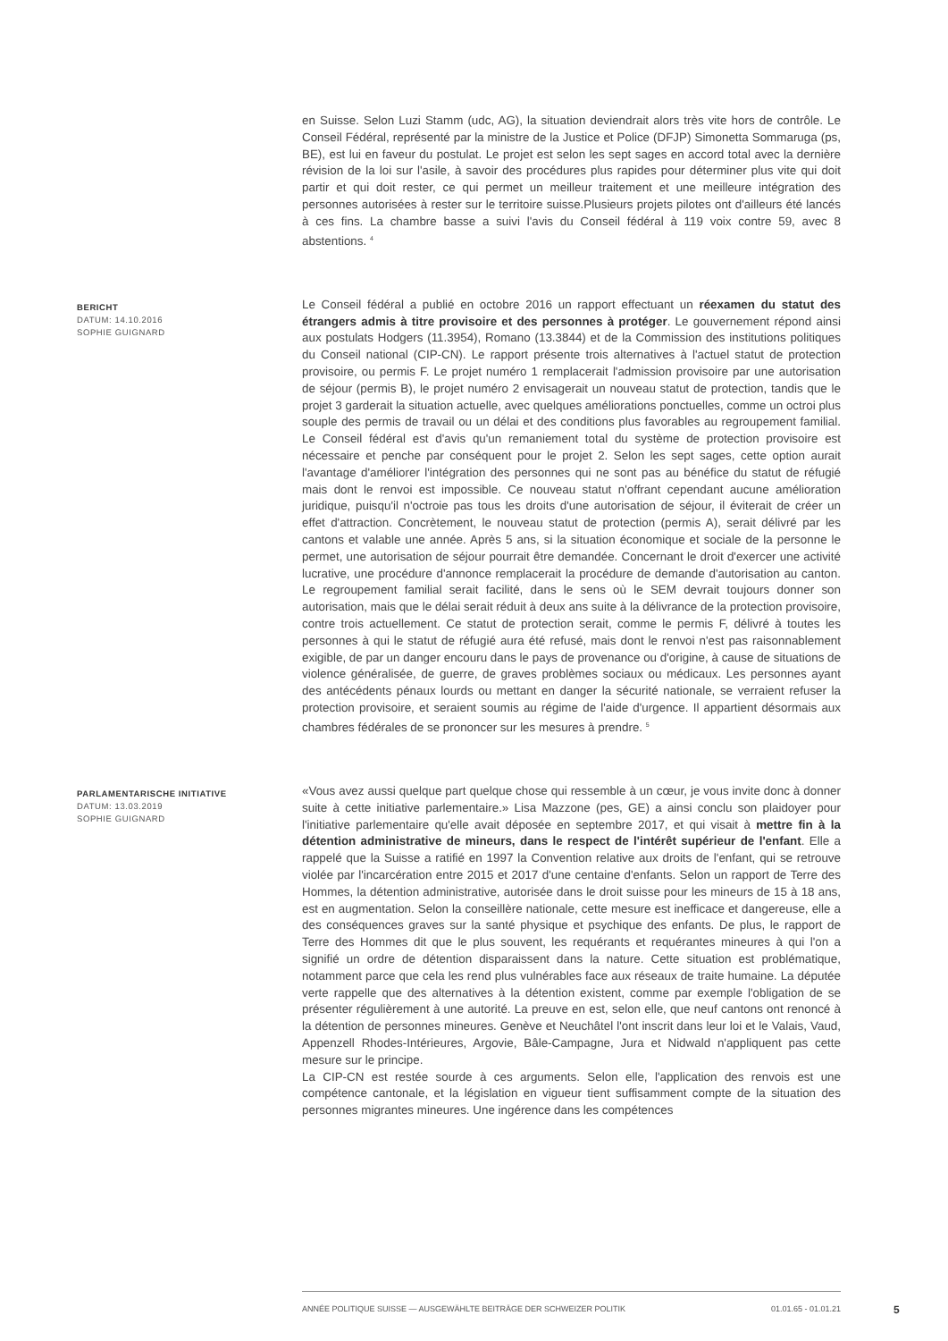en Suisse. Selon Luzi Stamm (udc, AG), la situation deviendrait alors très vite hors de contrôle. Le Conseil Fédéral, représenté par la ministre de la Justice et Police (DFJP) Simonetta Sommaruga (ps, BE), est lui en faveur du postulat. Le projet est selon les sept sages en accord total avec la dernière révision de la loi sur l'asile, à savoir des procédures plus rapides pour déterminer plus vite qui doit partir et qui doit rester, ce qui permet un meilleur traitement et une meilleure intégration des personnes autorisées à rester sur le territoire suisse.Plusieurs projets pilotes ont d'ailleurs été lancés à ces fins. La chambre basse a suivi l'avis du Conseil fédéral à 119 voix contre 59, avec 8 abstentions. <sup>4</sup>
BERICHT
DATUM: 14.10.2016
SOPHIE GUIGNARD
Le Conseil fédéral a publié en octobre 2016 un rapport effectuant un réexamen du statut des étrangers admis à titre provisoire et des personnes à protéger. Le gouvernement répond ainsi aux postulats Hodgers (11.3954), Romano (13.3844) et de la Commission des institutions politiques du Conseil national (CIP-CN). Le rapport présente trois alternatives à l'actuel statut de protection provisoire, ou permis F. Le projet numéro 1 remplacerait l'admission provisoire par une autorisation de séjour (permis B), le projet numéro 2 envisagerait un nouveau statut de protection, tandis que le projet 3 garderait la situation actuelle, avec quelques améliorations ponctuelles, comme un octroi plus souple des permis de travail ou un délai et des conditions plus favorables au regroupement familial. Le Conseil fédéral est d'avis qu'un remaniement total du système de protection provisoire est nécessaire et penche par conséquent pour le projet 2. Selon les sept sages, cette option aurait l'avantage d'améliorer l'intégration des personnes qui ne sont pas au bénéfice du statut de réfugié mais dont le renvoi est impossible. Ce nouveau statut n'offrant cependant aucune amélioration juridique, puisqu'il n'octroie pas tous les droits d'une autorisation de séjour, il éviterait de créer un effet d'attraction. Concrètement, le nouveau statut de protection (permis A), serait délivré par les cantons et valable une année. Après 5 ans, si la situation économique et sociale de la personne le permet, une autorisation de séjour pourrait être demandée. Concernant le droit d'exercer une activité lucrative, une procédure d'annonce remplacerait la procédure de demande d'autorisation au canton. Le regroupement familial serait facilité, dans le sens où le SEM devrait toujours donner son autorisation, mais que le délai serait réduit à deux ans suite à la délivrance de la protection provisoire, contre trois actuellement. Ce statut de protection serait, comme le permis F, délivré à toutes les personnes à qui le statut de réfugié aura été refusé, mais dont le renvoi n'est pas raisonnablement exigible, de par un danger encouru dans le pays de provenance ou d'origine, à cause de situations de violence généralisée, de guerre, de graves problèmes sociaux ou médicaux. Les personnes ayant des antécédents pénaux lourds ou mettant en danger la sécurité nationale, se verraient refuser la protection provisoire, et seraient soumis au régime de l'aide d'urgence. Il appartient désormais aux chambres fédérales de se prononcer sur les mesures à prendre. <sup>5</sup>
PARLAMENTARISCHE INITIATIVE
DATUM: 13.03.2019
SOPHIE GUIGNARD
«Vous avez aussi quelque part quelque chose qui ressemble à un cœur, je vous invite donc à donner suite à cette initiative parlementaire.» Lisa Mazzone (pes, GE) a ainsi conclu son plaidoyer pour l'initiative parlementaire qu'elle avait déposée en septembre 2017, et qui visait à mettre fin à la détention administrative de mineurs, dans le respect de l'intérêt supérieur de l'enfant. Elle a rappelé que la Suisse a ratifié en 1997 la Convention relative aux droits de l'enfant, qui se retrouve violée par l'incarcération entre 2015 et 2017 d'une centaine d'enfants. Selon un rapport de Terre des Hommes, la détention administrative, autorisée dans le droit suisse pour les mineurs de 15 à 18 ans, est en augmentation. Selon la conseillère nationale, cette mesure est inefficace et dangereuse, elle a des conséquences graves sur la santé physique et psychique des enfants. De plus, le rapport de Terre des Hommes dit que le plus souvent, les requérants et requérantes mineures à qui l'on a signifié un ordre de détention disparaissent dans la nature. Cette situation est problématique, notamment parce que cela les rend plus vulnérables face aux réseaux de traite humaine. La députée verte rappelle que des alternatives à la détention existent, comme par exemple l'obligation de se présenter régulièrement à une autorité. La preuve en est, selon elle, que neuf cantons ont renoncé à la détention de personnes mineures. Genève et Neuchâtel l'ont inscrit dans leur loi et le Valais, Vaud, Appenzell Rhodes-Intérieures, Argovie, Bâle-Campagne, Jura et Nidwald n'appliquent pas cette mesure sur le principe.
La CIP-CN est restée sourde à ces arguments. Selon elle, l'application des renvois est une compétence cantonale, et la législation en vigueur tient suffisamment compte de la situation des personnes migrantes mineures. Une ingérence dans les compétences
ANNÉE POLITIQUE SUISSE — AUSGEWÄHLTE BEITRÄGE DER SCHWEIZER POLITIK 01.01.65 - 01.01.21
5